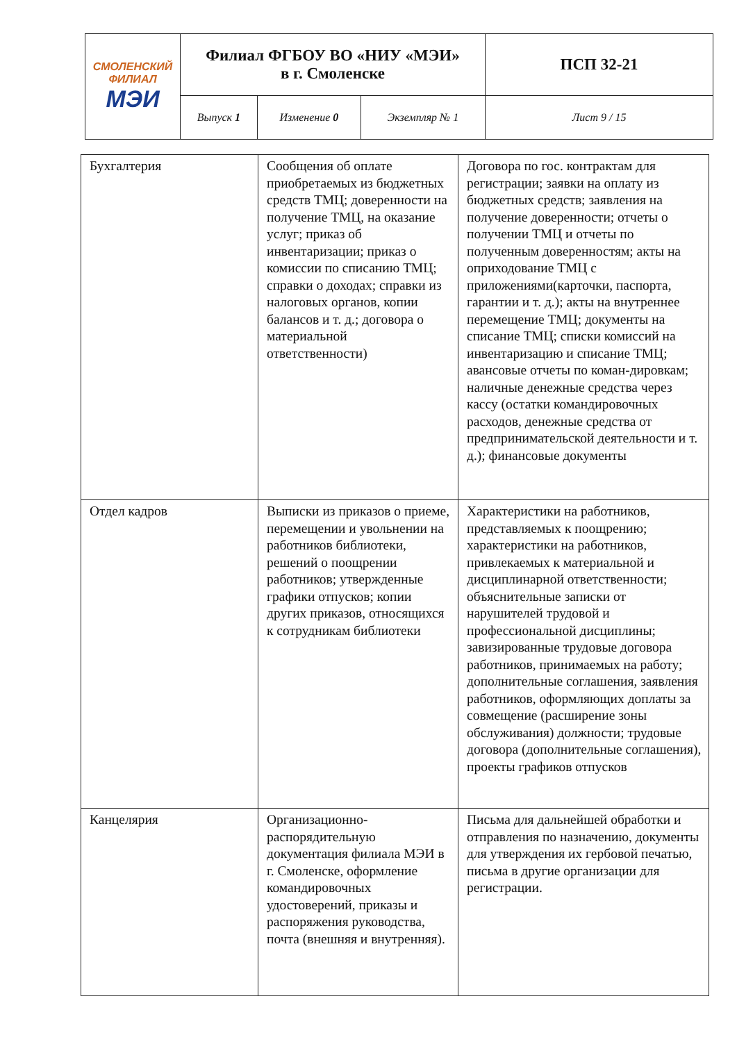| СМОЛЕНСКИЙ ФИЛИАЛ МЭИ | Филиал ФГБОУ ВО «НИУ «МЭИ» в г. Смоленске | | | ПСП 32-21 |
| | Выпуск 1 | Изменение 0 | Экземпляр № 1 | Лист 9 / 15 |
| Бухгалтерия | Сообщения об оплате приобретаемых из бюджетных средств ТМЦ; доверенности на получение ТМЦ, на оказание услуг; приказ об инвентаризации; приказ о комиссии по списанию ТМЦ; справки о доходах; справки из налоговых органов, копии балансов и т. д.; договора о материальной ответственности) | Договора по гос. контрактам для регистрации; заявки на оплату из бюджетных средств; заявления на получение доверенности; отчеты о получении ТМЦ и отчеты по полученным доверенностям; акты на оприходование ТМЦ с приложениями(карточки, паспорта, гарантии и т. д.); акты на внутреннее перемещение ТМЦ; документы на списание ТМЦ; списки комиссий на инвентаризацию и списание ТМЦ; авансовые отчеты по коман-дировкам; наличные денежные средства через кассу (остатки командировочных расходов, денежные средства от предпринимательской деятельности и т. д.); финансовые документы |
| Отдел кадров | Выписки из приказов о приеме, перемещении и увольнении на работников библиотеки, решений о поощрении работников; утвержденные графики отпусков; копии других приказов, относящихся к сотрудникам библиотеки | Характеристики на работников, представляемых к поощрению; характеристики на работников, привлекаемых к материальной и дисциплинарной ответственности; объяснительные записки от нарушителей трудовой и профессиональной дисциплины; завизированные трудовые договора работников, принимаемых на работу; дополнительные соглашения, заявления работников, оформляющих доплаты за совмещение (расширение зоны обслуживания) должности; трудовые договора (дополнительные соглашения), проекты графиков отпусков |
| Канцелярия | Организационно-распорядительную документация филиала МЭИ в г. Смоленске, оформление командировочных удостоверений, приказы и распоряжения руководства, почта (внешняя и внутренняя). | Письма для дальнейшей обработки и отправления по назначению, документы для утверждения их гербовой печатью, письма в другие организации для регистрации. |